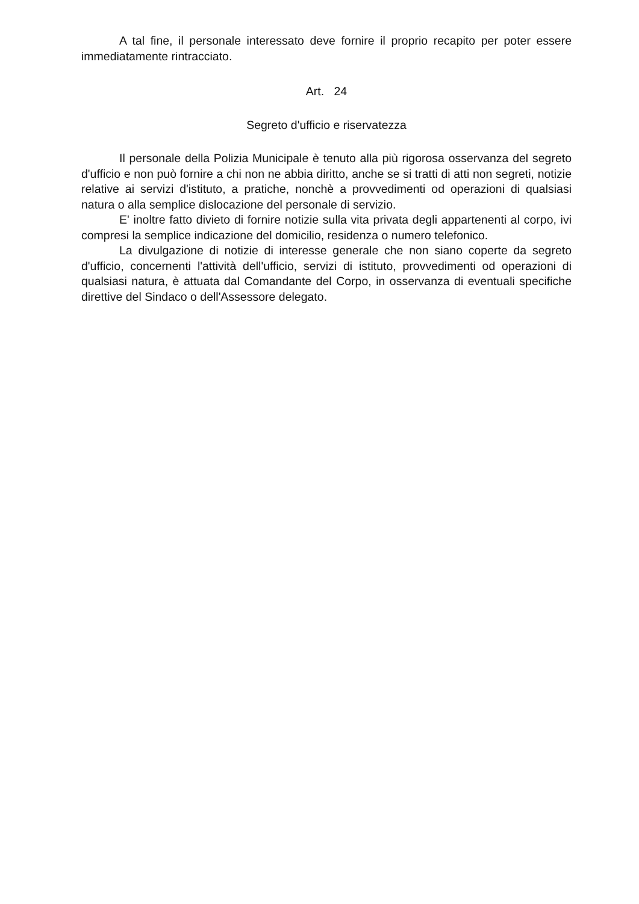A tal fine, il personale interessato deve fornire il proprio recapito per poter essere immediatamente rintracciato.
Art. 24
Segreto d'ufficio e riservatezza
Il personale della Polizia Municipale è tenuto alla più rigorosa osservanza del segreto d'ufficio e non può fornire a chi non ne abbia diritto, anche se si tratti di atti non segreti, notizie relative ai servizi d'istituto, a pratiche, nonchè a provvedimenti od operazioni di qualsiasi natura o alla semplice dislocazione del personale di servizio.
E' inoltre fatto divieto di fornire notizie sulla vita privata degli appartenenti al corpo, ivi compresi la semplice indicazione del domicilio, residenza o numero telefonico.
La divulgazione di notizie di interesse generale che non siano coperte da segreto d'ufficio, concernenti l'attività dell'ufficio, servizi di istituto, provvedimenti od operazioni di qualsiasi natura, è attuata dal Comandante del Corpo, in osservanza di eventuali specifiche direttive del Sindaco o dell'Assessore delegato.